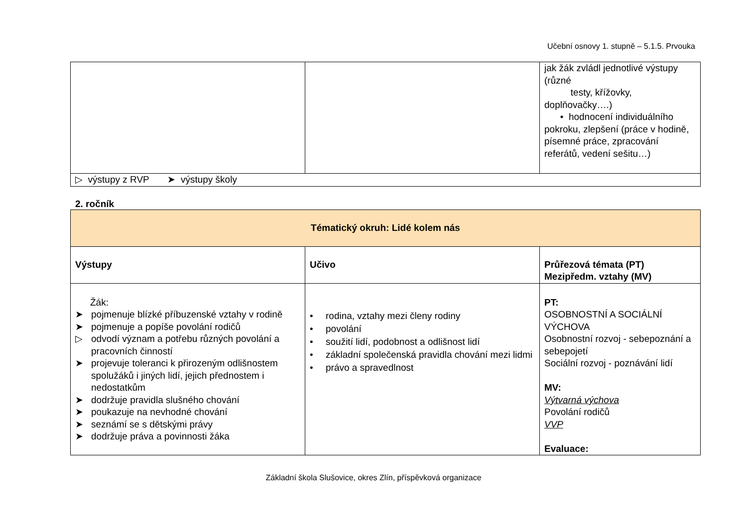Učební osnovy 1. stupně – 5.1.5. Prvouka
| | | jak žák zvládl jednotlivé výstupy (různé testy, křížovky, doplňovačky….) • hodnocení individuálního pokroku, zlepšení (práce v hodině, písemné práce, zpracování referátů, vedení sešitu…) |
| ▷ výstupy z RVP ➤ výstupy školy | | |
2. ročník
| Tématický okruh: Lidé kolem nás | | |
| Výstupy | Učivo | Průřezová témata (PT) Mezipředm. vztahy (MV) |
| Žák: ➤ pojmenuje blízké příbuzenské vztahy v rodině ➤ pojmenuje a popíše povolání rodičů ▷ odvodí význam a potřebu různých povolání a pracovních činností ➤ projevuje toleranci k přirozeným odlišnostem spolužáků i jiných lidí, jejich přednostem i nedostatkům ➤ dodržuje pravidla slušného chování ➤ poukazuje na nevhodné chování ➤ seznámí se s dětskými právy ➤ dodržuje práva a povinnosti žáka | • rodina, vztahy mezi členy rodiny • povolání • soužití lidí, podobnost a odlišnost lidí • základní společenská pravidla chování mezi lidmi • právo a spravedlnost | PT: OSOBNOSTNÍ A SOCIÁLNÍ VÝCHOVA Osobnostní rozvoj - sebepoznání a sebepojetí Sociální rozvoj - poznávání lidí MV: Výtvarná výchova Povolání rodičů VVP Evaluace: |
Základní škola Slušovice, okres Zlín, příspěvková organizace